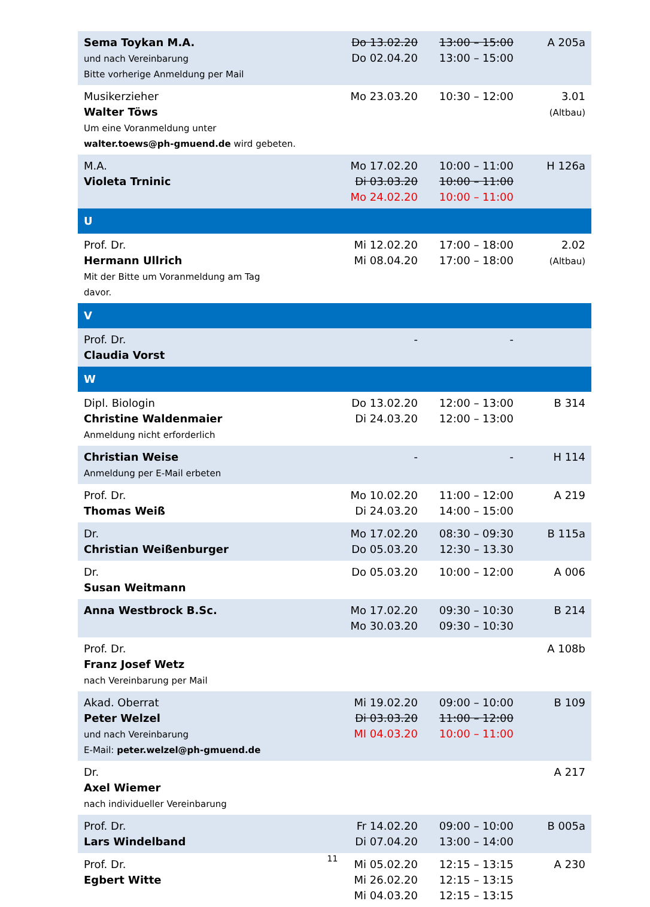| Sema Toykan M.A. und nach Vereinbarung Bitte vorherige Anmeldung per Mail | Do 13.02.20 Do 02.04.20 | 13:00 – 15:00 13:00 – 15:00 | A 205a |
| Musikerzieher Walter Töws Um eine Voranmeldung unter walter.toews@ph-gmuend.de wird gebeten. | Mo 23.03.20 | 10:30 – 12:00 | 3.01 (Altbau) |
| M.A. Violeta Trninic | Mo 17.02.20 Di 03.03.20 Mo 24.02.20 | 10:00 – 11:00 10:00 – 11:00 10:00 – 11:00 | H 126a |
| U | | | |
| Prof. Dr. Hermann Ullrich Mit der Bitte um Voranmeldung am Tag davor. | Mi 12.02.20 Mi 08.04.20 | 17:00 – 18:00 17:00 – 18:00 | 2.02 (Altbau) |
| V | | | |
| Prof. Dr. Claudia Vorst | - | - | |
| W | | | |
| Dipl. Biologin Christine Waldenmaier Anmeldung nicht erforderlich | Do 13.02.20 Di 24.03.20 | 12:00 – 13:00 12:00 – 13:00 | B 314 |
| Christian Weise Anmeldung per E-Mail erbeten | - | - | H 114 |
| Prof. Dr. Thomas Weiß | Mo 10.02.20 Di 24.03.20 | 11:00 – 12:00 14:00 – 15:00 | A 219 |
| Dr. Christian Weißenburger | Mo 17.02.20 Do 05.03.20 | 08:30 – 09:30 12:30 – 13.30 | B 115a |
| Dr. Susan Weitmann | Do 05.03.20 | 10:00 – 12:00 | A 006 |
| Anna Westbrock B.Sc. | Mo 17.02.20 Mo 30.03.20 | 09:30 – 10:30 09:30 – 10:30 | B 214 |
| Prof. Dr. Franz Josef Wetz nach Vereinbarung per Mail | | | A 108b |
| Akad. Oberrat Peter Welzel und nach Vereinbarung E-Mail: peter.welzel@ph-gmuend.de | Mi 19.02.20 Di 03.03.20 MI 04.03.20 | 09:00 – 10:00 11:00 – 12:00 10:00 – 11:00 | B 109 |
| Dr. Axel Wiemer nach individueller Vereinbarung | | | A 217 |
| Prof. Dr. Lars Windelband | Fr 14.02.20 Di 07.04.20 | 09:00 – 10:00 13:00 – 14:00 | B 005a |
| Prof. Dr. Egbert Witte | Mi 05.02.20 Mi 26.02.20 Mi 04.03.20 | 12:15 – 13:15 12:15 – 13:15 12:15 – 13:15 | A 230 |
11